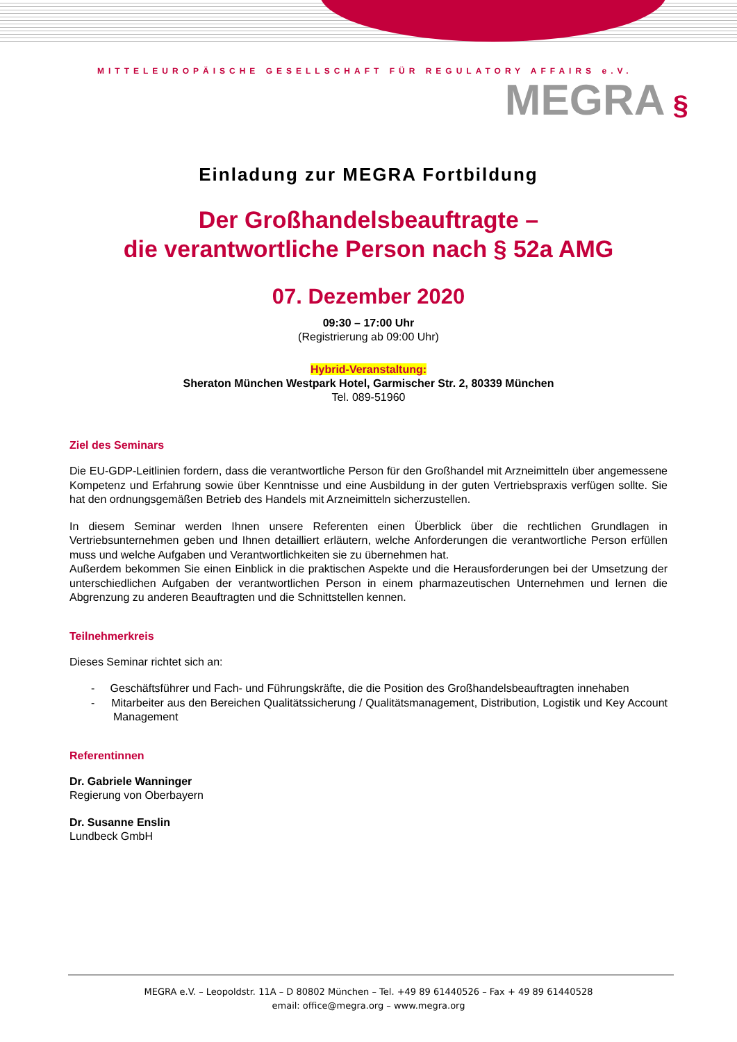MITTELEUROPÄISCHE GESELLSCHAFT FÜR REGULATORY AFFAIRS e.V.
MEGRA §
Einladung zur MEGRA Fortbildung
Der Großhandelsbeauftragte –
die verantwortliche Person nach § 52a AMG
07. Dezember 2020
09:30 – 17:00 Uhr
(Registrierung ab 09:00 Uhr)
Hybrid-Veranstaltung:
Sheraton München Westpark Hotel, Garmischer Str. 2, 80339 München
Tel. 089-51960
Ziel des Seminars
Die EU-GDP-Leitlinien fordern, dass die verantwortliche Person für den Großhandel mit Arzneimitteln über angemessene Kompetenz und Erfahrung sowie über Kenntnisse und eine Ausbildung in der guten Vertriebspraxis verfügen sollte. Sie hat den ordnungsgemäßen Betrieb des Handels mit Arzneimitteln sicherzustellen.
In diesem Seminar werden Ihnen unsere Referenten einen Überblick über die rechtlichen Grundlagen in Vertriebsunternehmen geben und Ihnen detailliert erläutern, welche Anforderungen die verantwortliche Person erfüllen muss und welche Aufgaben und Verantwortlichkeiten sie zu übernehmen hat.
Außerdem bekommen Sie einen Einblick in die praktischen Aspekte und die Herausforderungen bei der Umsetzung der unterschiedlichen Aufgaben der verantwortlichen Person in einem pharmazeutischen Unternehmen und lernen die Abgrenzung zu anderen Beauftragten und die Schnittstellen kennen.
Teilnehmerkreis
Dieses Seminar richtet sich an:
- Geschäftsführer und Fach- und Führungskräfte, die die Position des Großhandelsbeauftragten innehaben
- Mitarbeiter aus den Bereichen Qualitätssicherung / Qualitätsmanagement, Distribution, Logistik und Key Account Management
Referentinnen
Dr. Gabriele Wanninger
Regierung von Oberbayern
Dr. Susanne Enslin
Lundbeck GmbH
MEGRA e.V. – Leopoldstr. 11A – D 80802 München – Tel. +49 89 61440526 – Fax + 49 89 61440528
email: office@megra.org – www.megra.org